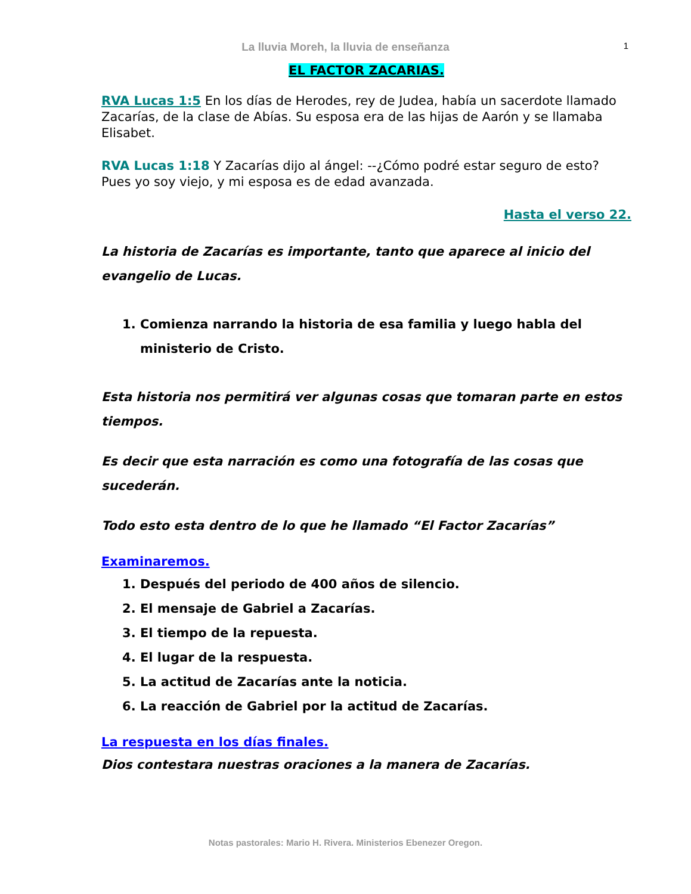La lluvia Moreh, la lluvia de enseñanza 1
EL FACTOR ZACARIAS.
RVA Lucas 1:5 En los días de Herodes, rey de Judea, había un sacerdote llamado Zacarías, de la clase de Abías. Su esposa era de las hijas de Aarón y se llamaba Elisabet.
RVA Lucas 1:18 Y Zacarías dijo al ángel: --¿Cómo podré estar seguro de esto? Pues yo soy viejo, y mi esposa es de edad avanzada.
Hasta el verso 22.
La historia de Zacarías es importante, tanto que aparece al inicio del evangelio de Lucas.
1. Comienza narrando la historia de esa familia y luego habla del ministerio de Cristo.
Esta historia nos permitirá ver algunas cosas que tomaran parte en estos tiempos.
Es decir que esta narración es como una fotografía de las cosas que sucederán.
Todo esto esta dentro de lo que he llamado “El Factor Zacarías”
Examinaremos.
1. Después del periodo de 400 años de silencio.
2. El mensaje de Gabriel a Zacarías.
3. El tiempo de la repuesta.
4. El lugar de la respuesta.
5. La actitud de Zacarías ante la noticia.
6. La reacción de Gabriel por la actitud de Zacarías.
La respuesta en los días finales.
Dios contestara nuestras oraciones a la manera de Zacarías.
Notas pastorales: Mario H. Rivera. Ministerios Ebenezer Oregon.